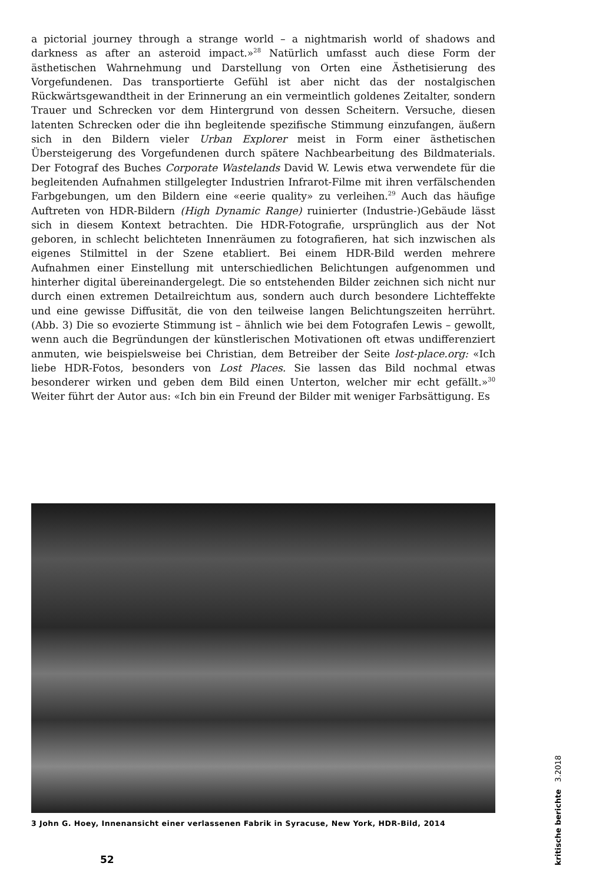a pictorial journey through a strange world – a nightmarish world of shadows and darkness as after an asteroid impact.»<sup>28</sup> Natürlich umfasst auch diese Form der ästhetischen Wahrnehmung und Darstellung von Orten eine Ästhetisierung des Vorgefundenen. Das transportierte Gefühl ist aber nicht das der nostalgischen Rückwärtsgewandtheit in der Erinnerung an ein vermeintlich goldenes Zeitalter, sondern Trauer und Schrecken vor dem Hintergrund von dessen Scheitern. Versuche, diesen latenten Schrecken oder die ihn begleitende spezifische Stimmung einzufangen, äußern sich in den Bildern vieler Urban Explorer meist in Form einer ästhetischen Übersteigerung des Vorgefundenen durch spätere Nachbearbeitung des Bildmaterials. Der Fotograf des Buches Corporate Wastelands David W. Lewis etwa verwendete für die begleitenden Aufnahmen stillgelegter Industrien Infrarot-Filme mit ihren verfälschenden Farbgebungen, um den Bildern eine «eerie quality» zu verleihen.<sup>29</sup> Auch das häufige Auftreten von HDR-Bildern (High Dynamic Range) ruinierter (Industrie-)Gebäude lässt sich in diesem Kontext betrachten. Die HDR-Fotografie, ursprünglich aus der Not geboren, in schlecht belichteten Innenräumen zu fotografieren, hat sich inzwischen als eigenes Stilmittel in der Szene etabliert. Bei einem HDR-Bild werden mehrere Aufnahmen einer Einstellung mit unterschiedlichen Belichtungen aufgenommen und hinterher digital übereinandergelegt. Die so entstehenden Bilder zeichnen sich nicht nur durch einen extremen Detailreichtum aus, sondern auch durch besondere Lichteffekte und eine gewisse Diffusität, die von den teilweise langen Belichtungszeiten herrührt. (Abb. 3) Die so evozierte Stimmung ist – ähnlich wie bei dem Fotografen Lewis – gewollt, wenn auch die Begründungen der künstlerischen Motivationen oft etwas undifferenziert anmuten, wie beispielsweise bei Christian, dem Betreiber der Seite lost-place.org: «Ich liebe HDR-Fotos, besonders von Lost Places. Sie lassen das Bild nochmal etwas besonderer wirken und geben dem Bild einen Unterton, welcher mir echt gefällt.»<sup>30</sup> Weiter führt der Autor aus: «Ich bin ein Freund der Bilder mit weniger Farbsättigung. Es
3 John G. Hoey, Innenansicht einer verlassenen Fabrik in Syracuse, New York, HDR-Bild, 2014
52
kritische berichte 3.2018